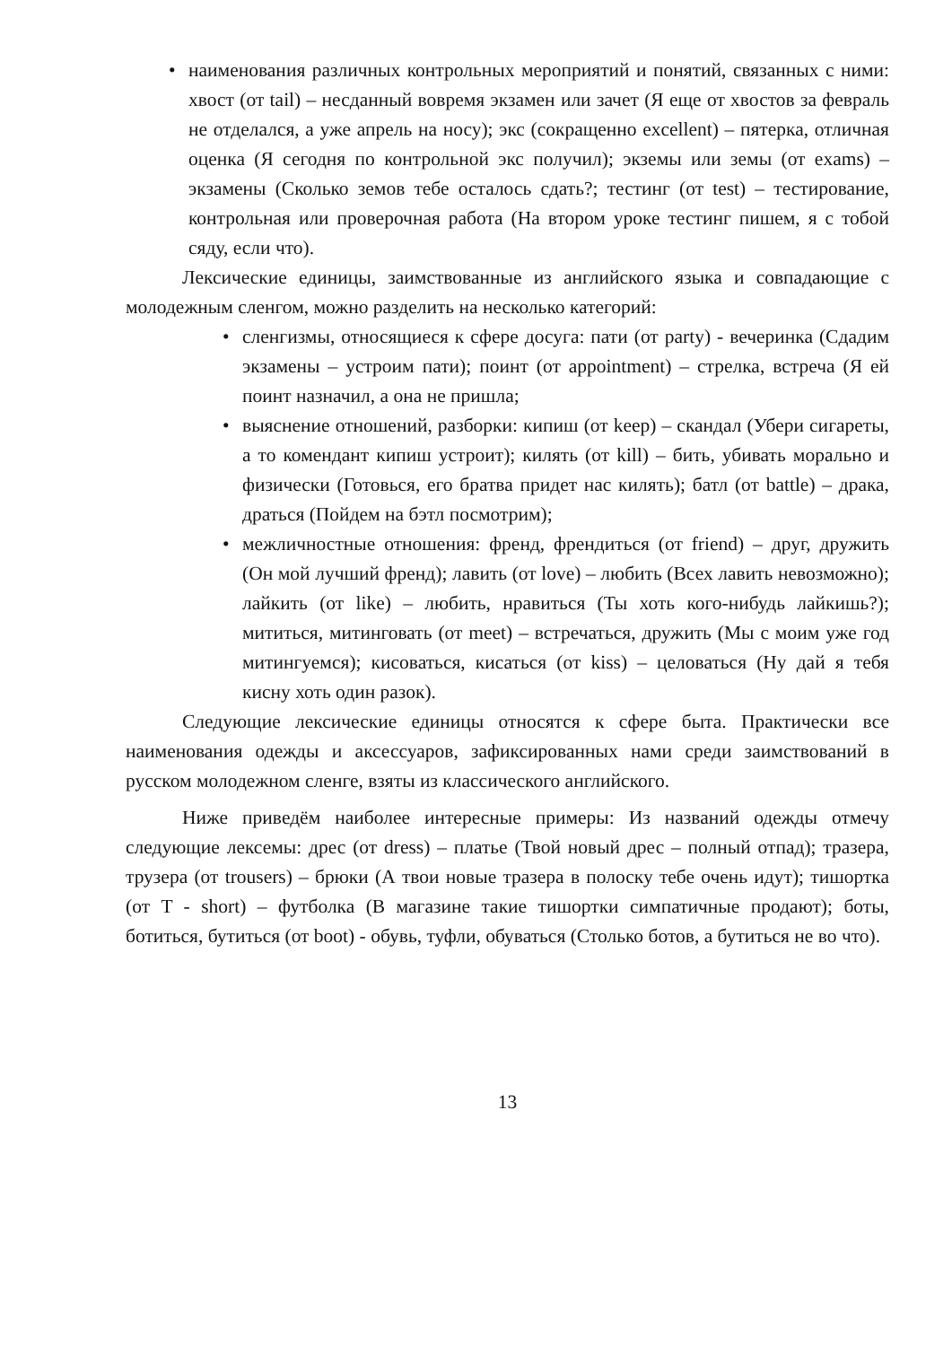• наименования различных контрольных мероприятий и понятий, связанных с ними: хвост (от tail) – несданный вовремя экзамен или зачет (Я еще от хвостов за февраль не отделался, а уже апрель на носу); экс (сокращенно excellent) – пятерка, отличная оценка (Я сегодня по контрольной экс получил); экземы или земы (от exams) – экзамены (Сколько земов тебе осталось сдать?; тестинг (от test) – тестирование, контрольная или проверочная работа (На втором уроке тестинг пишем, я с тобой сяду, если что).
Лексические единицы, заимствованные из английского языка и совпадающие с молодежным сленгом, можно разделить на несколько категорий:
• сленгизмы, относящиеся к сфере досуга: пати (от party) - вечеринка (Сдадим экзамены – устроим пати); поинт (от appointment) – стрелка, встреча (Я ей поинт назначил, а она не пришла;
• выяснение отношений, разборки: кипиш (от keep) – скандал (Убери сигареты, а то комендант кипиш устроит); килять (от kill) – бить, убивать морально и физически (Готовься, его братва придет нас килять); батл (от battle) – драка, драться (Пойдем на бэтл посмотрим);
• межличностные отношения: френд, френдиться (от friend) – друг, дружить (Он мой лучший френд); лавить (от love) – любить (Всех лавить невозможно); лайкить (от like) – любить, нравиться (Ты хоть кого-нибудь лайкишь?); мититься, митинговать (от meet) – встречаться, дружить (Мы с моим уже год митингуемся); кисоваться, кисаться (от kiss) – целоваться (Ну дай я тебя кисну хоть один разок).
Следующие лексические единицы относятся к сфере быта. Практически все наименования одежды и аксессуаров, зафиксированных нами среди заимствований в русском молодежном сленге, взяты из классического английского.
Ниже приведём наиболее интересные примеры: Из названий одежды отмечу следующие лексемы: дрес (от dress) – платье (Твой новый дрес – полный отпад); тразера, трузера (от trousers) – брюки (А твои новые тразера в полоску тебе очень идут); тишортка (от T - short) – футболка (В магазине такие тишортки симпатичные продают); боты, ботиться, бутиться (от boot) - обувь, туфли, обуваться (Столько ботов, а бутиться не во что).
13